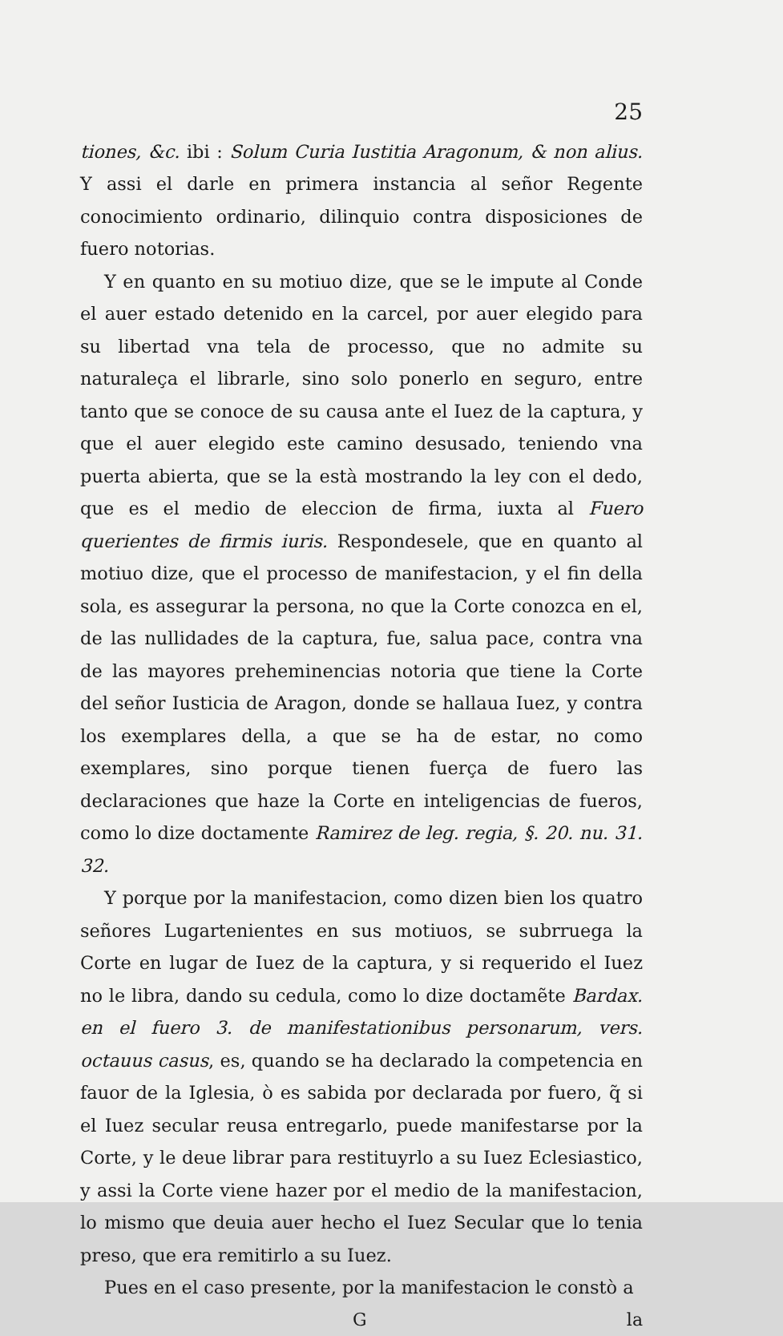25
tiones, &c. ibi : Solum Curia Iustitia Aragonum, & non alius. Y assi el darle en primera instancia al señor Regente conocimiento ordinario, dilinquio contra disposiciones de fuero notorias.
Y en quanto en su motiuo dize, que se le impute al Conde el auer estado detenido en la carcel, por auer elegido para su libertad vna tela de processo, que no admite su naturaleça el librarle, sino solo ponerlo en seguro, entre tanto que se conoce de su causa ante el Iuez de la captura, y que el auer elegido este camino desusado, teniendo vna puerta abierta, que se la està mostrando la ley con el dedo, que es el medio de eleccion de firma, iuxta al Fuero querientes de firmis iuris. Respondesele, que en quanto al motiuo dize, que el processo de manifestacion, y el fin della sola, es assegurar la persona, no que la Corte conozca en el, de las nullidades de la captura, fue, salua pace, contra vna de las mayores preheminencias notoria que tiene la Corte del señor Iusticia de Aragon, donde se hallaua Iuez, y contra los exemplares della, a que se ha de estar, no como exemplares, sino porque tienen fuerça de fuero las declaraciones que haze la Corte en inteligencias de fueros, como lo dize doctamente Ramirez de leg. regia, §. 20. nu. 31. 32.
Y porque por la manifestacion, como dizen bien los quatro señores Lugartenientes en sus motiuos, se subrruega la Corte en lugar de Iuez de la captura, y si requerido el Iuez no le libra, dando su cedula, como lo dize doctamẽte Bardax. en el fuero 3. de manifestationibus personarum, vers. octauus casus, es, quando se ha declarado la competencia en fauor de la Iglesia, ò es sabida por declarada por fuero, q̃ si el Iuez secular reusa entregarlo, puede manifestarse por la Corte, y le deue librar para restituyrlo a su Iuez Eclesiastico, y assi la Corte viene hazer por el medio de la manifestacion, lo mismo que deuia auer hecho el Iuez Secular que lo tenia preso, que era remitirlo a su Iuez.
Pues en el caso presente, por la manifestacion le constò a
G la